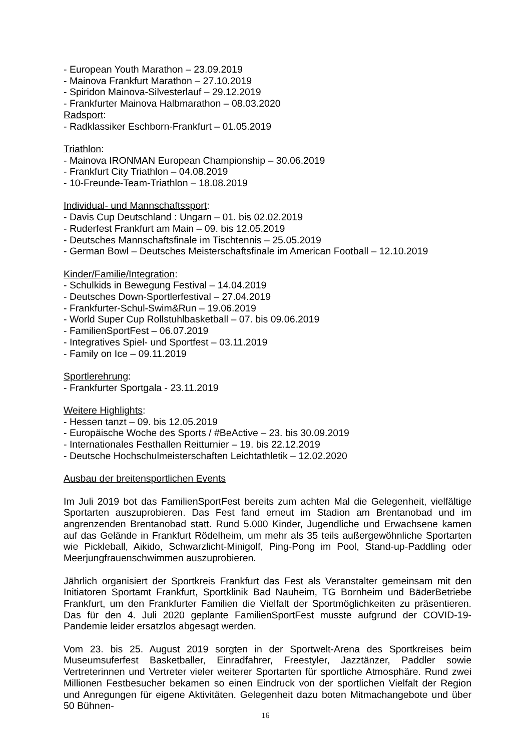- European Youth Marathon – 23.09.2019
- Mainova Frankfurt Marathon – 27.10.2019
- Spiridon Mainova-Silvesterlauf – 29.12.2019
- Frankfurter Mainova Halbmarathon – 08.03.2020
Radsport:
- Radklassiker Eschborn-Frankfurt – 01.05.2019
Triathlon:
- Mainova IRONMAN European Championship – 30.06.2019
- Frankfurt City Triathlon – 04.08.2019
- 10-Freunde-Team-Triathlon – 18.08.2019
Individual- und Mannschaftssport:
- Davis Cup Deutschland : Ungarn – 01. bis 02.02.2019
- Ruderfest Frankfurt am Main – 09. bis 12.05.2019
- Deutsches Mannschaftsfinale im Tischtennis – 25.05.2019
- German Bowl – Deutsches Meisterschaftsfinale im American Football – 12.10.2019
Kinder/Familie/Integration:
- Schulkids in Bewegung Festival – 14.04.2019
- Deutsches Down-Sportlerfestival – 27.04.2019
- Frankfurter-Schul-Swim&Run – 19.06.2019
- World Super Cup Rollstuhlbasketball – 07. bis 09.06.2019
- FamilienSportFest – 06.07.2019
- Integratives Spiel- und Sportfest – 03.11.2019
- Family on Ice – 09.11.2019
Sportlerehrung:
- Frankfurter Sportgala - 23.11.2019
Weitere Highlights:
- Hessen tanzt – 09. bis 12.05.2019
- Europäische Woche des Sports / #BeActive – 23. bis 30.09.2019
- Internationales Festhallen Reitturnier – 19. bis 22.12.2019
- Deutsche Hochschulmeisterschaften Leichtathletik – 12.02.2020
Ausbau der breitensportlichen Events
Im Juli 2019 bot das FamilienSportFest bereits zum achten Mal die Gelegenheit, vielfältige Sportarten auszuprobieren. Das Fest fand erneut im Stadion am Brentanobad und im angrenzenden Brentanobad statt. Rund 5.000 Kinder, Jugendliche und Erwachsene kamen auf das Gelände in Frankfurt Rödelheim, um mehr als 35 teils außergewöhnliche Sportarten wie Pickleball, Aikido, Schwarzlicht-Minigolf, Ping-Pong im Pool, Stand-up-Paddling oder Meerjungfrauenschwimmen auszuprobieren.
Jährlich organisiert der Sportkreis Frankfurt das Fest als Veranstalter gemeinsam mit den Initiatoren Sportamt Frankfurt, Sportklinik Bad Nauheim, TG Bornheim und BäderBetriebe Frankfurt, um den Frankfurter Familien die Vielfalt der Sportmöglichkeiten zu präsentieren. Das für den 4. Juli 2020 geplante FamilienSportFest musste aufgrund der COVID-19-Pandemie leider ersatzlos abgesagt werden.
Vom 23. bis 25. August 2019 sorgten in der Sportwelt-Arena des Sportkreises beim Museumsuferfest Basketballer, Einradfahrer, Freestyler, Jazztänzer, Paddler sowie Vertreterinnen und Vertreter vieler weiterer Sportarten für sportliche Atmosphäre. Rund zwei Millionen Festbesucher bekamen so einen Eindruck von der sportlichen Vielfalt der Region und Anregungen für eigene Aktivitäten. Gelegenheit dazu boten Mitmachangebote und über 50 Bühnen-
16